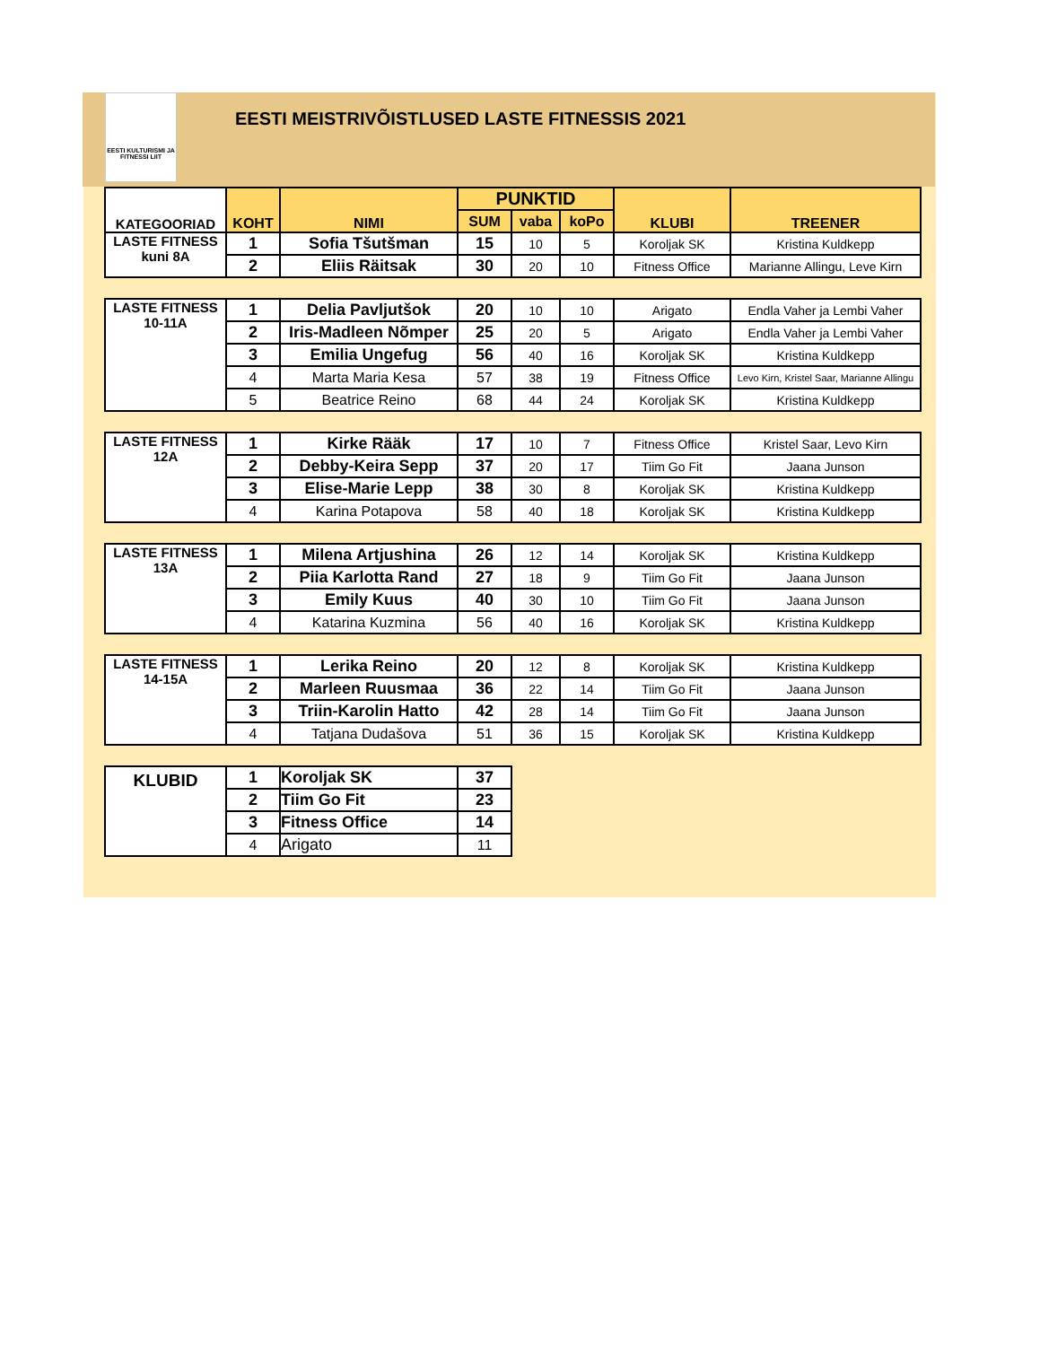EESTI KULTURISMI JA FITNESSI LIIT
EESTI MEISTRIVÕISTLUSED LASTE FITNESSIS 2021
| KATEGOORIAD | KOHT | NIMI | PUNKTID | | | KLUBI | TREENER |
| --- | --- | --- | --- | --- | --- | --- | --- |
| | | | SUM | vaba | koPo | | |
| LASTE FITNESS kuni 8A | 1 | Sofia Tšutšman | 15 | 10 | 5 | Koroljak SK | Kristina Kuldkepp |
| | 2 | Eliis Räitsak | 30 | 20 | 10 | Fitness Office | Marianne Allingu, Leve Kirn |
| LASTE FITNESS 10-11A | 1 | Delia Pavljutšok | 20 | 10 | 10 | Arigato | Endla Vaher ja Lembi Vaher |
| | 2 | Iris-Madleen Nõmper | 25 | 20 | 5 | Arigato | Endla Vaher ja Lembi Vaher |
| | 3 | Emilia Ungefug | 56 | 40 | 16 | Koroljak SK | Kristina Kuldkepp |
| | 4 | Marta Maria Kesa | 57 | 38 | 19 | Fitness Office | Levo Kirn, Kristel Saar, Marianne Allingu |
| | 5 | Beatrice Reino | 68 | 44 | 24 | Koroljak SK | Kristina Kuldkepp |
| LASTE FITNESS 12A | 1 | Kirke Rääk | 17 | 10 | 7 | Fitness Office | Kristel Saar, Levo Kirn |
| | 2 | Debby-Keira Sepp | 37 | 20 | 17 | Tiim Go Fit | Jaana Junson |
| | 3 | Elise-Marie Lepp | 38 | 30 | 8 | Koroljak SK | Kristina Kuldkepp |
| | 4 | Karina Potapova | 58 | 40 | 18 | Koroljak SK | Kristina Kuldkepp |
| LASTE FITNESS 13A | 1 | Milena Artjushina | 26 | 12 | 14 | Koroljak SK | Kristina Kuldkepp |
| | 2 | Piia Karlotta Rand | 27 | 18 | 9 | Tiim Go Fit | Jaana Junson |
| | 3 | Emily Kuus | 40 | 30 | 10 | Tiim Go Fit | Jaana Junson |
| | 4 | Katarina Kuzmina | 56 | 40 | 16 | Koroljak SK | Kristina Kuldkepp |
| LASTE FITNESS 14-15A | 1 | Lerika Reino | 20 | 12 | 8 | Koroljak SK | Kristina Kuldkepp |
| | 2 | Marleen Ruusmaa | 36 | 22 | 14 | Tiim Go Fit | Jaana Junson |
| | 3 | Triin-Karolin Hatto | 42 | 28 | 14 | Tiim Go Fit | Jaana Junson |
| | 4 | Tatjana Dudašova | 51 | 36 | 15 | Koroljak SK | Kristina Kuldkepp |
| KLUBID | 1 | Koroljak SK | 37 | | | | |
| | 2 | Tiim Go Fit | 23 | | | | |
| | 3 | Fitness Office | 14 | | | | |
| | 4 | Arigato | 11 | | | | |